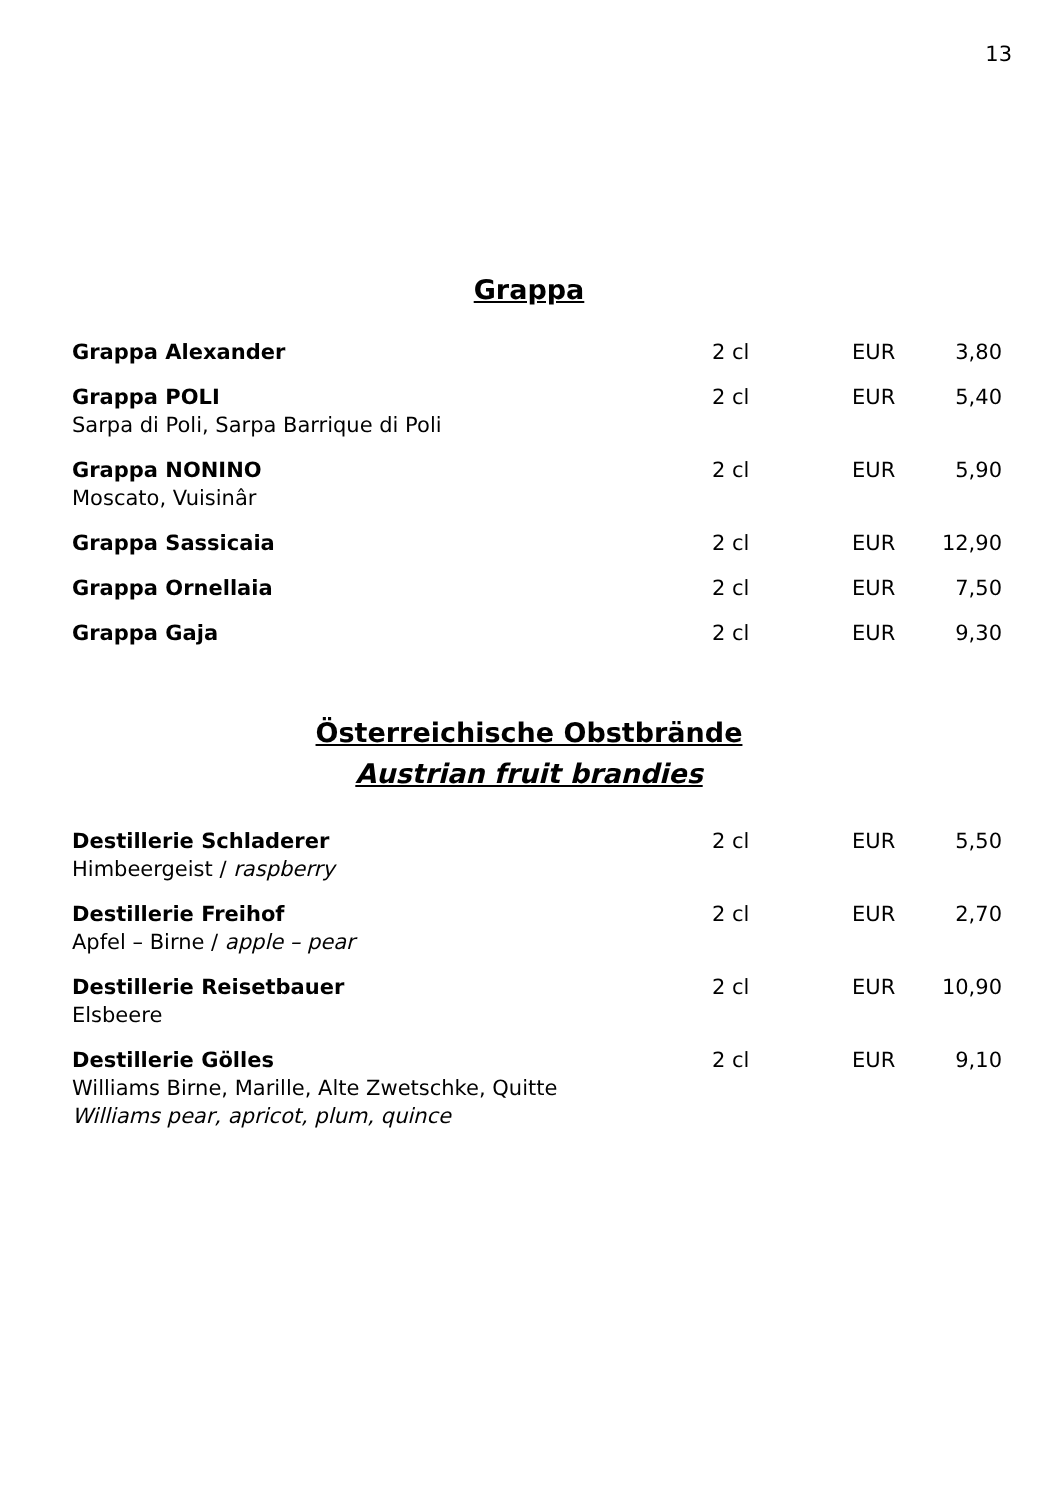13
Grappa
| Grappa Alexander | 2 cl | EUR | 3,80 |
| Grappa POLI Sarpa di Poli, Sarpa Barrique di Poli | 2 cl | EUR | 5,40 |
| Grappa NONINO Moscato, Vuisinâr | 2 cl | EUR | 5,90 |
| Grappa Sassicaia | 2 cl | EUR | 12,90 |
| Grappa Ornellaia | 2 cl | EUR | 7,50 |
| Grappa Gaja | 2 cl | EUR | 9,30 |
Österreichische Obstbrände
Austrian fruit brandies
| Destillerie Schladerer Himbeergeist / raspberry | 2 cl | EUR | 5,50 |
| Destillerie Freihof Apfel – Birne / apple – pear | 2 cl | EUR | 2,70 |
| Destillerie Reisetbauer Elsbeere | 2 cl | EUR | 10,90 |
| Destillerie Gölles Williams Birne, Marille, Alte Zwetschke, Quitte Williams pear, apricot, plum, quince | 2 cl | EUR | 9,10 |